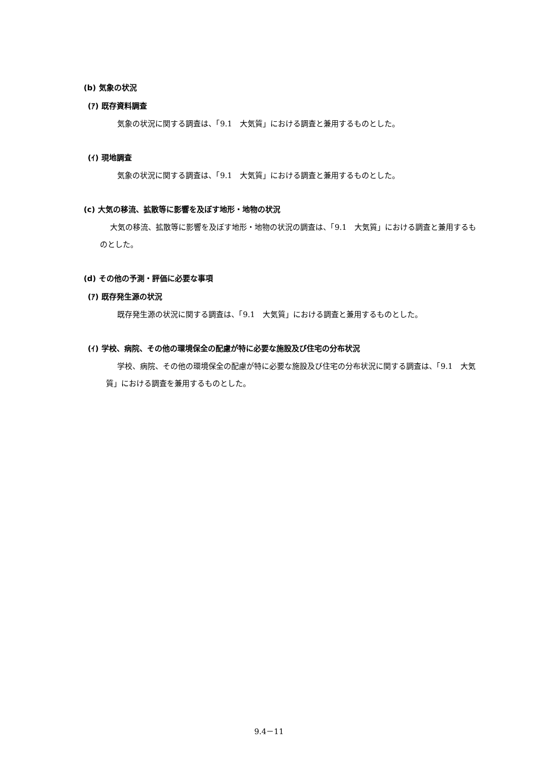(b) 気象の状況
(ｱ) 既存資料調査
気象の状況に関する調査は、「9.1　大気質」における調査と兼用するものとした。
(ｲ) 現地調査
気象の状況に関する調査は、「9.1　大気質」における調査と兼用するものとした。
(c) 大気の移流、拡散等に影響を及ぼす地形・地物の状況
大気の移流、拡散等に影響を及ぼす地形・地物の状況の調査は、「9.1　大気質」における調査と兼用するものとした。
(d) その他の予測・評価に必要な事項
(ｱ) 既存発生源の状況
既存発生源の状況に関する調査は、「9.1　大気質」における調査と兼用するものとした。
(ｲ) 学校、病院、その他の環境保全の配慮が特に必要な施設及び住宅の分布状況
学校、病院、その他の環境保全の配慮が特に必要な施設及び住宅の分布状況に関する調査は、「9.1　大気質」における調査を兼用するものとした。
9.4－11